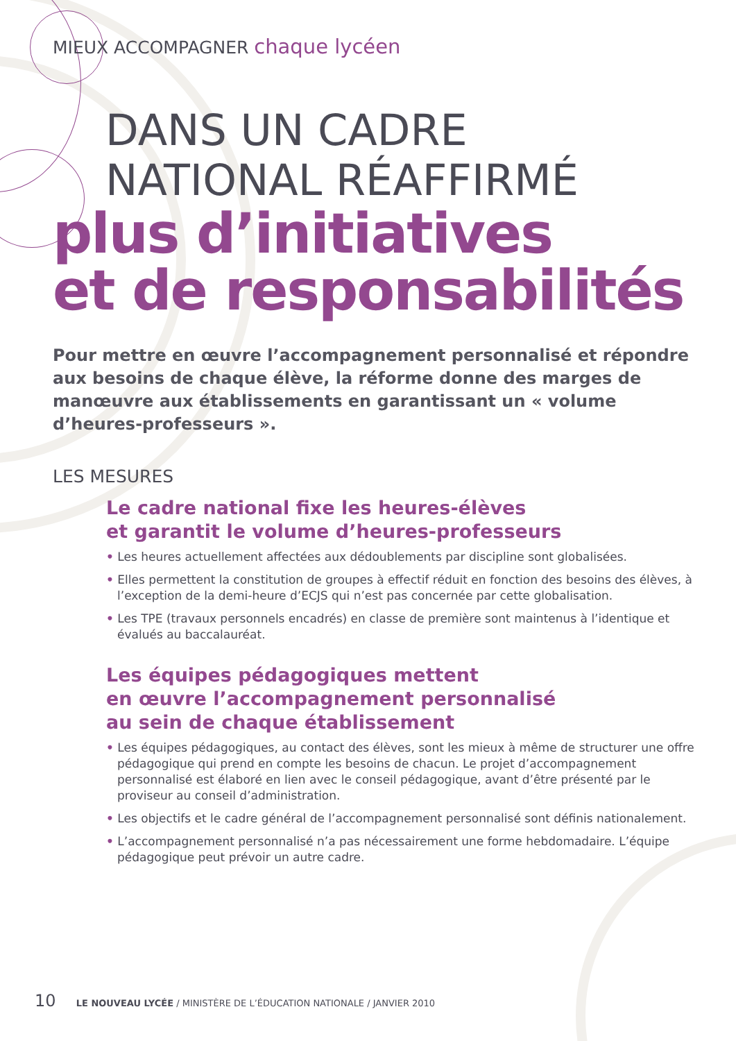MIEUX ACCOMPAGNER chaque lycéen
DANS UN CADRE
NATIONAL RÉAFFIRMÉ
plus d’initiatives
et de responsabilités
Pour mettre en œuvre l’accompagnement personnalisé et répondre aux besoins de chaque élève, la réforme donne des marges de manœuvre aux établissements en garantissant un « volume d’heures-professeurs ».
LES MESURES
Le cadre national fixe les heures-élèves
et garantit le volume d’heures-professeurs
• Les heures actuellement affectées aux dédoublements par discipline sont globalisées.
• Elles permettent la constitution de groupes à effectif réduit en fonction des besoins des élèves, à l’exception de la demi-heure d’ECJS qui n’est pas concernée par cette globalisation.
• Les TPE (travaux personnels encadrés) en classe de première sont maintenus à l’identique et évalués au baccalauréat.
Les équipes pédagogiques mettent
en œuvre l’accompagnement personnalisé
au sein de chaque établissement
• Les équipes pédagogiques, au contact des élèves, sont les mieux à même de structurer une offre pédagogique qui prend en compte les besoins de chacun. Le projet d’accompagnement personnalisé est élaboré en lien avec le conseil pédagogique, avant d’être présenté par le proviseur au conseil d’administration.
• Les objectifs et le cadre général de l’accompagnement personnalisé sont définis nationalement.
• L’accompagnement personnalisé n’a pas nécessairement une forme hebdomadaire. L’équipe pédagogique peut prévoir un autre cadre.
10 LE NOUVEAU LYCÉE / MINISTÈRE DE L’ÉDUCATION NATIONALE / JANVIER 2010